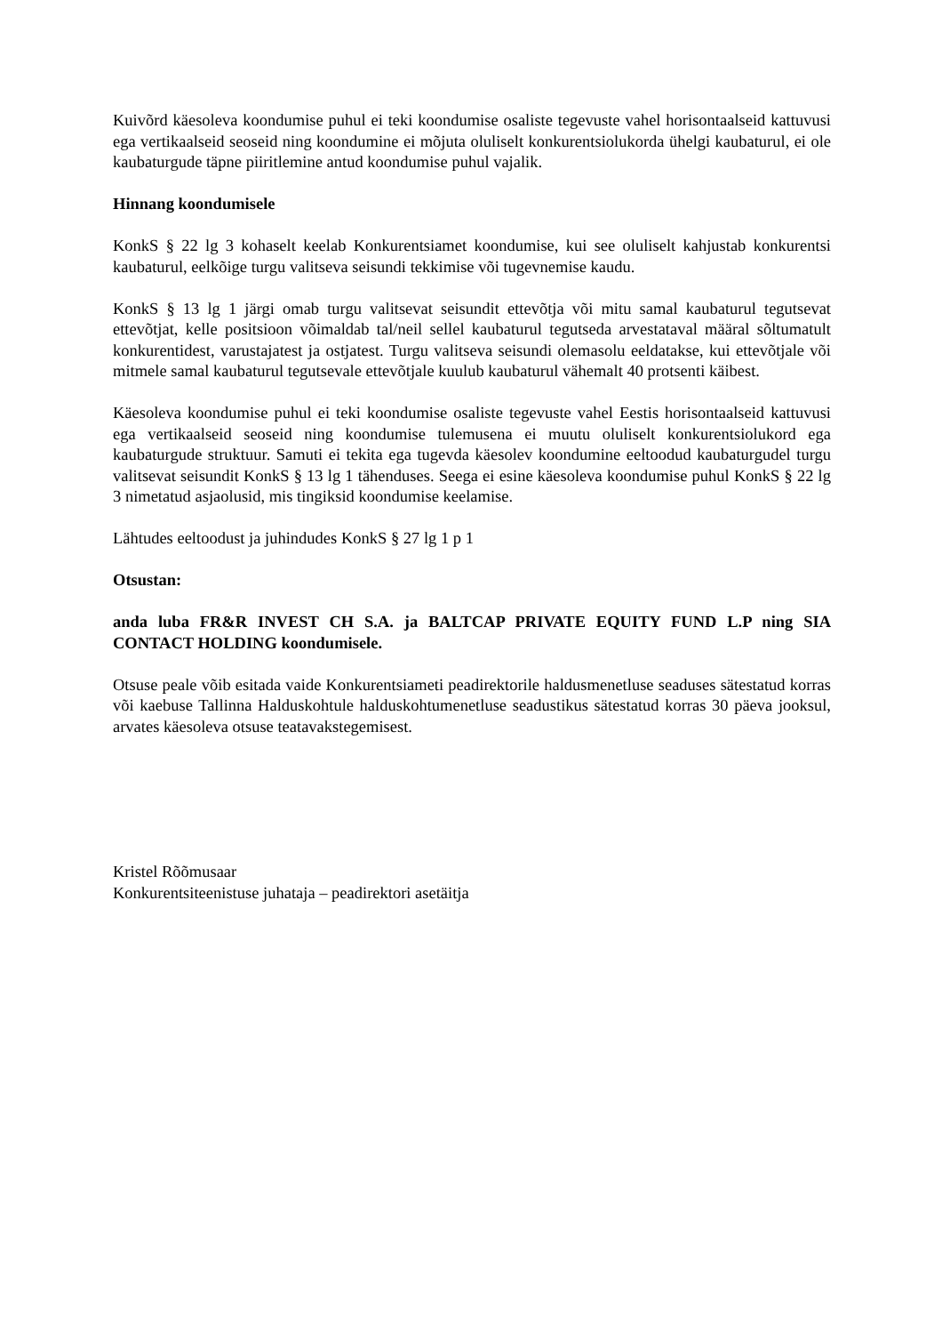Kuivõrd käesoleva koondumise puhul ei teki koondumise osaliste tegevuste vahel horisontaalseid kattuvusi ega vertikaalseid seoseid ning koondumine ei mõjuta oluliselt konkurentsiolukorda ühelgi kaubaturul, ei ole kaubaturgude täpne piiritlemine antud koondumise puhul vajalik.
Hinnang koondumisele
KonkS § 22 lg 3 kohaselt keelab Konkurentsiamet koondumise, kui see oluliselt kahjustab konkurentsi kaubaturul, eelkõige turgu valitseva seisundi tekkimise või tugevnemise kaudu.
KonkS § 13 lg 1 järgi omab turgu valitsevat seisundit ettevõtja või mitu samal kaubaturul tegutsevat ettevõtjat, kelle positsioon võimaldab tal/neil sellel kaubaturul tegutseda arvestataval määral sõltumatult konkurentidest, varustajatest ja ostjatest. Turgu valitseva seisundi olemasolu eeldatakse, kui ettevõtjale või mitmele samal kaubaturul tegutsevale ettevõtjale kuulub kaubaturul vähemalt 40 protsenti käibest.
Käesoleva koondumise puhul ei teki koondumise osaliste tegevuste vahel Eestis horisontaalseid kattuvusi ega vertikaalseid seoseid ning koondumise tulemusena ei muutu oluliselt konkurentsiolukord ega kaubaturgude struktuur. Samuti ei tekita ega tugevda käesolev koondumine eeltoodud kaubaturgudel turgu valitsevat seisundit KonkS § 13 lg 1 tähenduses. Seega ei esine käesoleva koondumise puhul KonkS § 22 lg 3 nimetatud asjaolusid, mis tingiksid koondumise keelamise.
Lähtudes eeltoodust ja juhindudes KonkS § 27 lg 1 p 1
Otsustan:
anda luba FR&R INVEST CH S.A. ja BALTCAP PRIVATE EQUITY FUND L.P ning SIA CONTACT HOLDING koondumisele.
Otsuse peale võib esitada vaide Konkurentsiameti peadirektorile haldusmenetluse seaduses sätestatud korras või kaebuse Tallinna Halduskohtule halduskohtumenetluse seadustikus sätestatud korras 30 päeva jooksul, arvates käesoleva otsuse teatavakstegemisest.
Kristel Rõõmusaar
Konkurentsiteenistuse juhataja – peadirektori asetäitja